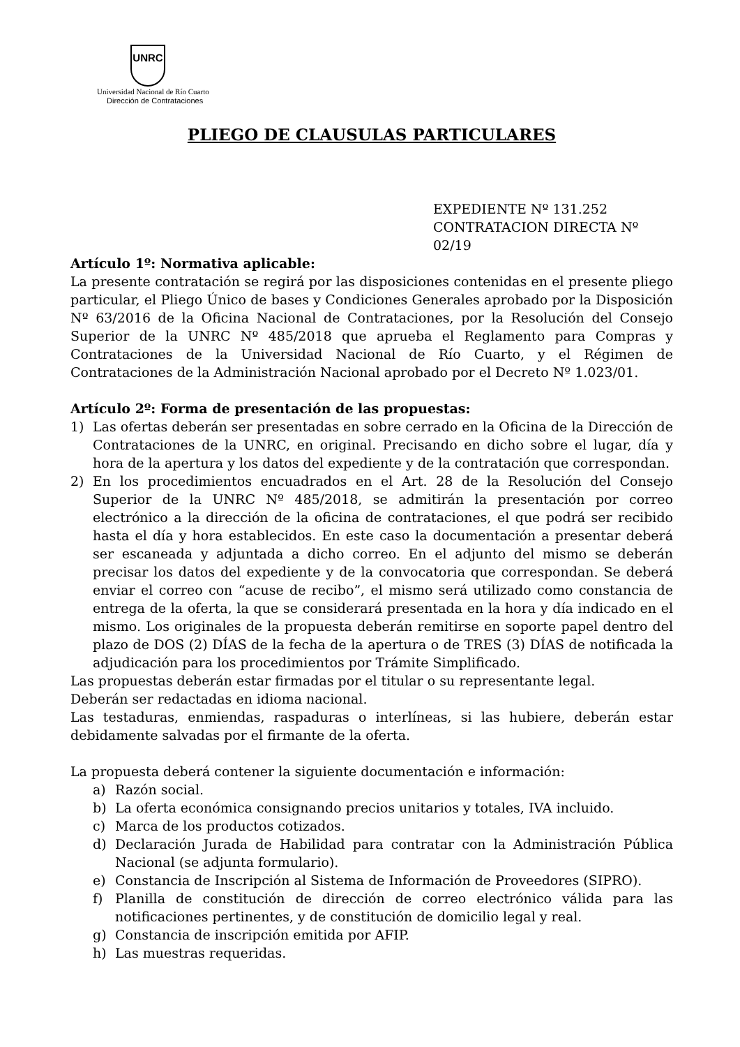UNRC
Universidad Nacional de Río Cuarto
Dirección de Contrataciones
PLIEGO DE CLAUSULAS PARTICULARES
EXPEDIENTE Nº 131.252
CONTRATACION DIRECTA Nº 02/19
Artículo 1º: Normativa aplicable:
La presente contratación se regirá por las disposiciones contenidas en el presente pliego particular, el Pliego Único de bases y Condiciones Generales aprobado por la Disposición Nº 63/2016 de la Oficina Nacional de Contrataciones, por la Resolución del Consejo Superior de la UNRC Nº 485/2018 que aprueba el Reglamento para Compras y Contrataciones de la Universidad Nacional de Río Cuarto, y el Régimen de Contrataciones de la Administración Nacional aprobado por el Decreto Nº 1.023/01.
Artículo 2º: Forma de presentación de las propuestas:
1) Las ofertas deberán ser presentadas en sobre cerrado en la Oficina de la Dirección de Contrataciones de la UNRC, en original. Precisando en dicho sobre el lugar, día y hora de la apertura y los datos del expediente y de la contratación que correspondan.
2) En los procedimientos encuadrados en el Art. 28 de la Resolución del Consejo Superior de la UNRC Nº 485/2018, se admitirán la presentación por correo electrónico a la dirección de la oficina de contrataciones, el que podrá ser recibido hasta el día y hora establecidos. En este caso la documentación a presentar deberá ser escaneada y adjuntada a dicho correo. En el adjunto del mismo se deberán precisar los datos del expediente y de la convocatoria que correspondan. Se deberá enviar el correo con “acuse de recibo”, el mismo será utilizado como constancia de entrega de la oferta, la que se considerará presentada en la hora y día indicado en el mismo. Los originales de la propuesta deberán remitirse en soporte papel dentro del plazo de DOS (2) DÍAS de la fecha de la apertura o de TRES (3) DÍAS de notificada la adjudicación para los procedimientos por Trámite Simplificado.
Las propuestas deberán estar firmadas por el titular o su representante legal.
Deberán ser redactadas en idioma nacional.
Las testaduras, enmiendas, raspaduras o interlíneas, si las hubiere, deberán estar debidamente salvadas por el firmante de la oferta.
La propuesta deberá contener la siguiente documentación e información:
a) Razón social.
b) La oferta económica consignando precios unitarios y totales, IVA incluido.
c) Marca de los productos cotizados.
d) Declaración Jurada de Habilidad para contratar con la Administración Pública Nacional (se adjunta formulario).
e) Constancia de Inscripción al Sistema de Información de Proveedores (SIPRO).
f) Planilla de constitución de dirección de correo electrónico válida para las notificaciones pertinentes, y de constitución de domicilio legal y real.
g) Constancia de inscripción emitida por AFIP.
h) Las muestras requeridas.